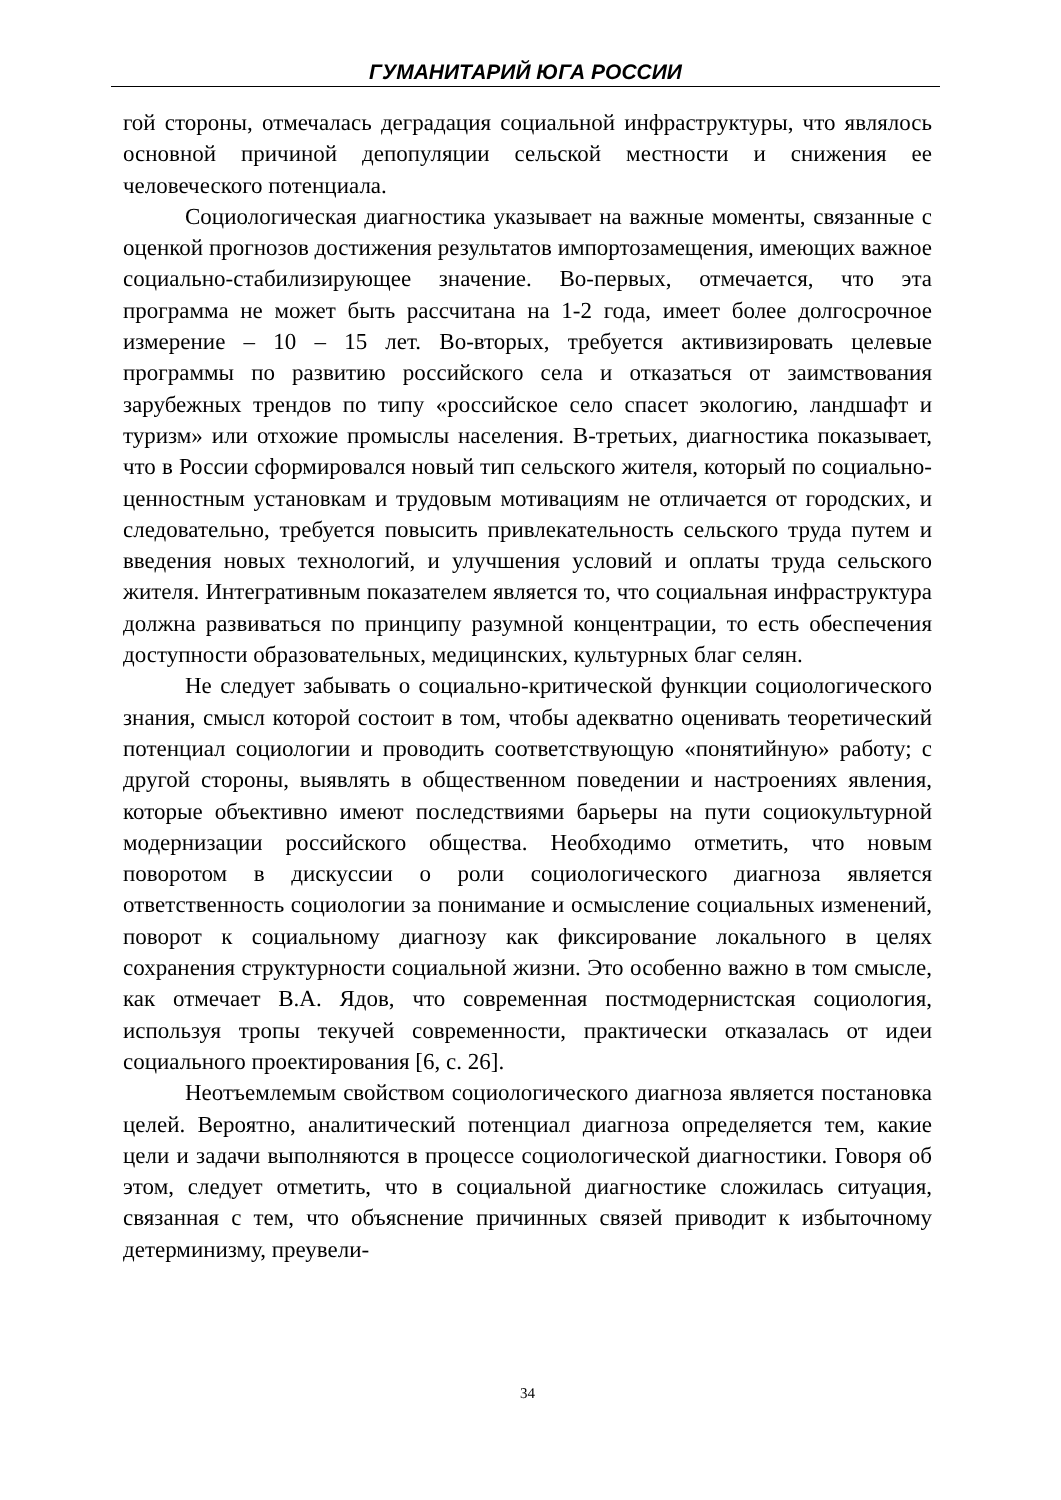ГУМАНИТАРИЙ ЮГА РОССИИ
гой стороны, отмечалась деградация социальной инфраструктуры, что являлось основной причиной депопуляции сельской местности и снижения ее человеческого потенциала.
Социологическая диагностика указывает на важные моменты, связанные с оценкой прогнозов достижения результатов импортозамещения, имеющих важное социально-стабилизирующее значение. Во-первых, отмечается, что эта программа не может быть рассчитана на 1-2 года, имеет более долгосрочное измерение – 10 – 15 лет. Во-вторых, требуется активизировать целевые программы по развитию российского села и отказаться от заимствования зарубежных трендов по типу «российское село спасет экологию, ландшафт и туризм» или отхожие промыслы населения. В-третьих, диагностика показывает, что в России сформировался новый тип сельского жителя, который по социально-ценностным установкам и трудовым мотивациям не отличается от городских, и следовательно, требуется повысить привлекательность сельского труда путем и введения новых технологий, и улучшения условий и оплаты труда сельского жителя. Интегративным показателем является то, что социальная инфраструктура должна развиваться по принципу разумной концентрации, то есть обеспечения доступности образовательных, медицинских, культурных благ селян.
Не следует забывать о социально-критической функции социологического знания, смысл которой состоит в том, чтобы адекватно оценивать теоретический потенциал социологии и проводить соответствующую «понятийную» работу; с другой стороны, выявлять в общественном поведении и настроениях явления, которые объективно имеют последствиями барьеры на пути социокультурной модернизации российского общества. Необходимо отметить, что новым поворотом в дискуссии о роли социологического диагноза является ответственность социологии за понимание и осмысление социальных изменений, поворот к социальному диагнозу как фиксирование локального в целях сохранения структурности социальной жизни. Это особенно важно в том смысле, как отмечает В.А. Ядов, что современная постмодернистская социология, используя тропы текучей современности, практически отказалась от идеи социального проектирования [6, с. 26].
Неотъемлемым свойством социологического диагноза является постановка целей. Вероятно, аналитический потенциал диагноза определяется тем, какие цели и задачи выполняются в процессе социологической диагностики. Говоря об этом, следует отметить, что в социальной диагностике сложилась ситуация, связанная с тем, что объяснение причинных связей приводит к избыточному детерминизму, преувели-
34